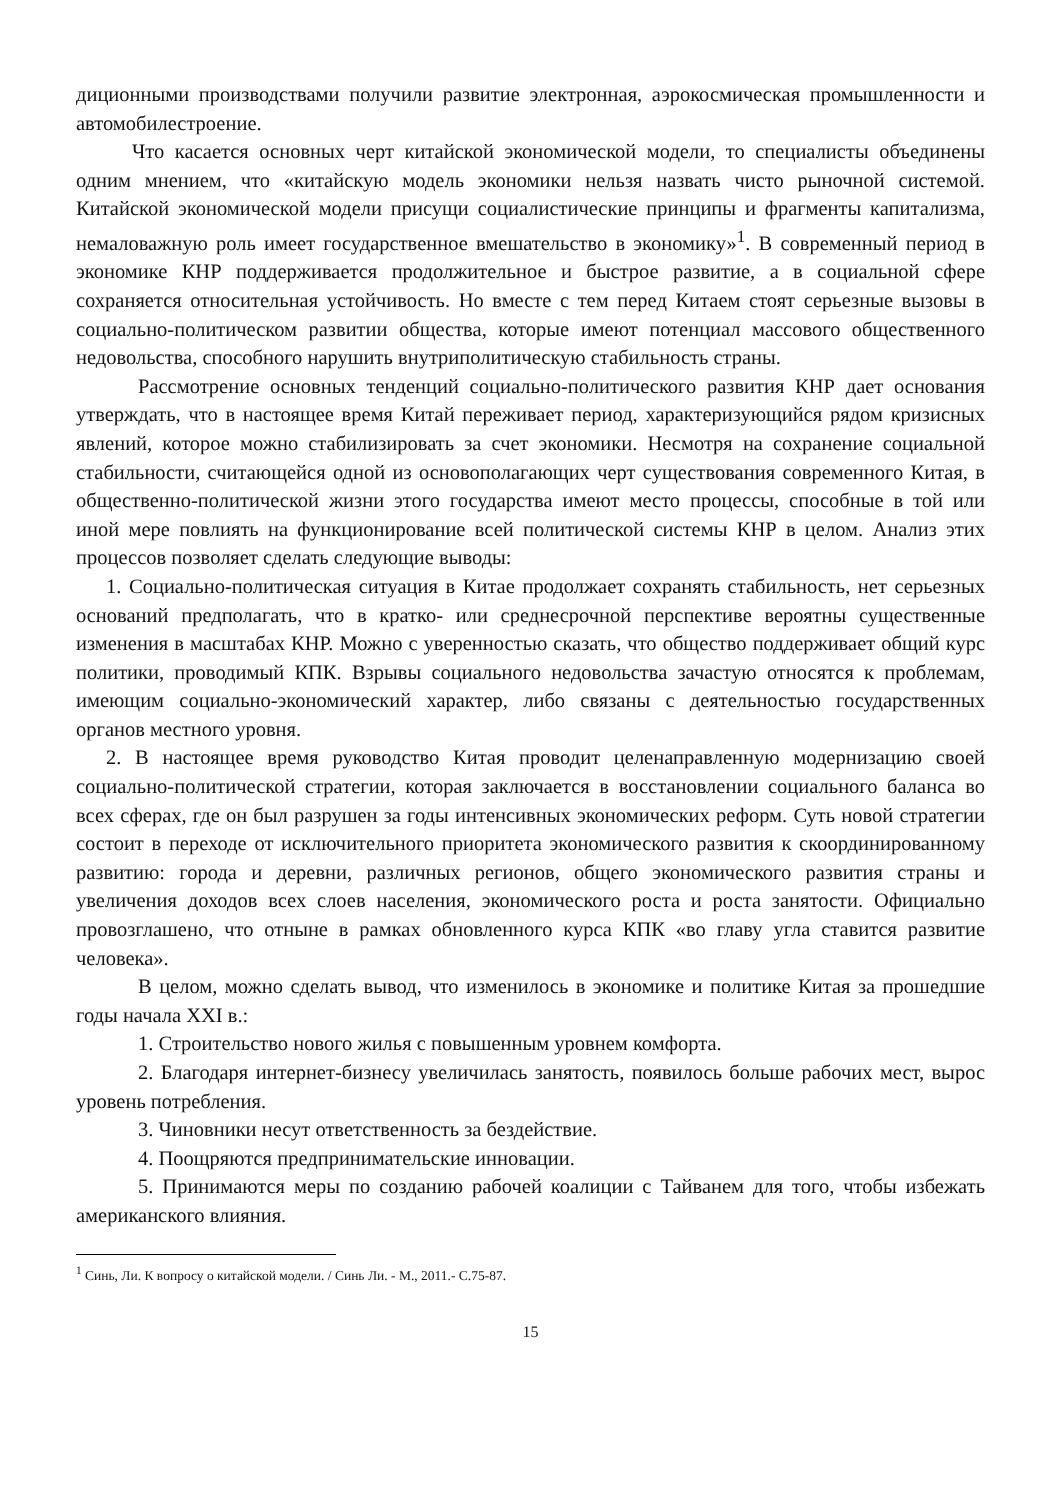диционными производствами получили развитие электронная, аэрокосмическая промышленности и автомобилестроение.
Что касается основных черт китайской экономической модели, то специалисты объединены одним мнением, что «китайскую модель экономики нельзя назвать чисто рыночной системой. Китайской экономической модели присущи социалистические принципы и фрагменты капитализма, немаловажную роль имеет государственное вмешательство в экономику»<sup>1</sup>. В современный период в экономике КНР поддерживается продолжительное и быстрое развитие, а в социальной сфере сохраняется относительная устойчивость. Но вместе с тем перед Китаем стоят серьезные вызовы в социально-политическом развитии общества, которые имеют потенциал массового общественного недовольства, способного нарушить внутриполитическую стабильность страны.
Рассмотрение основных тенденций социально-политического развития КНР дает основания утверждать, что в настоящее время Китай переживает период, характеризующийся рядом кризисных явлений, которое можно стабилизировать за счет экономики. Несмотря на сохранение социальной стабильности, считающейся одной из основополагающих черт существования современного Китая, в общественно-политической жизни этого государства имеют место процессы, способные в той или иной мере повлиять на функционирование всей политической системы КНР в целом. Анализ этих процессов позволяет сделать следующие выводы:
1. Социально-политическая ситуация в Китае продолжает сохранять стабильность, нет серьезных оснований предполагать, что в кратко- или среднесрочной перспективе вероятны существенные изменения в масштабах КНР. Можно с уверенностью сказать, что общество поддерживает общий курс политики, проводимый КПК. Взрывы социального недовольства зачастую относятся к проблемам, имеющим социально-экономический характер, либо связаны с деятельностью государственных органов местного уровня.
2. В настоящее время руководство Китая проводит целенаправленную модернизацию своей социально-политической стратегии, которая заключается в восстановлении социального баланса во всех сферах, где он был разрушен за годы интенсивных экономических реформ. Суть новой стратегии состоит в переходе от исключительного приоритета экономического развития к скоординированному развитию: города и деревни, различных регионов, общего экономического развития страны и увеличения доходов всех слоев населения, экономического роста и роста занятости. Официально провозглашено, что отныне в рамках обновленного курса КПК «во главу угла ставится развитие человека».
В целом, можно сделать вывод, что изменилось в экономике и политике Китая за прошедшие годы начала XXI в.:
1. Строительство нового жилья с повышенным уровнем комфорта.
2. Благодаря интернет-бизнесу увеличилась занятость, появилось больше рабочих мест, вырос уровень потребления.
3. Чиновники несут ответственность за бездействие.
4. Поощряются предпринимательские инновации.
5. Принимаются меры по созданию рабочей коалиции с Тайванем для того, чтобы избежать американского влияния.
<sup>1</sup> Синь, Ли. К вопросу о китайской модели. / Синь Ли. - М., 2011.- С.75-87.
15